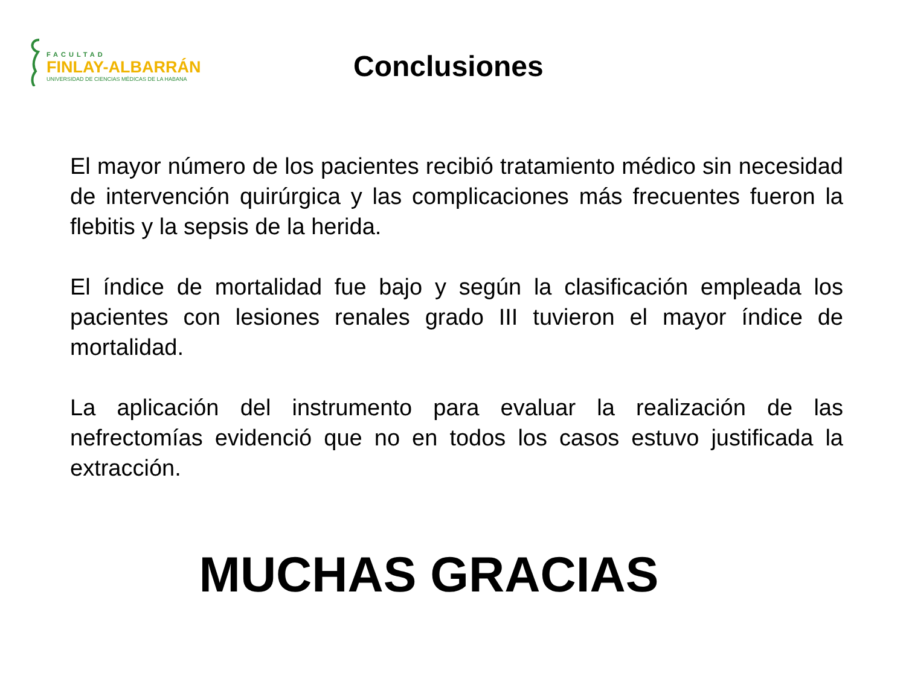FACULTAD
FINLAY-ALBARRÁN
UNIVERSIDAD DE CIENCIAS MÉDICAS DE LA HABANA
Conclusiones
El mayor número de los pacientes recibió tratamiento médico sin necesidad de intervención quirúrgica y las complicaciones más frecuentes fueron la flebitis y la sepsis de la herida.
El índice de mortalidad fue bajo y según la clasificación empleada los pacientes con lesiones renales grado III tuvieron el mayor índice de mortalidad.
La aplicación del instrumento para evaluar la realización de las nefrectomías evidenció que no en todos los casos estuvo justificada la extracción.
MUCHAS GRACIAS